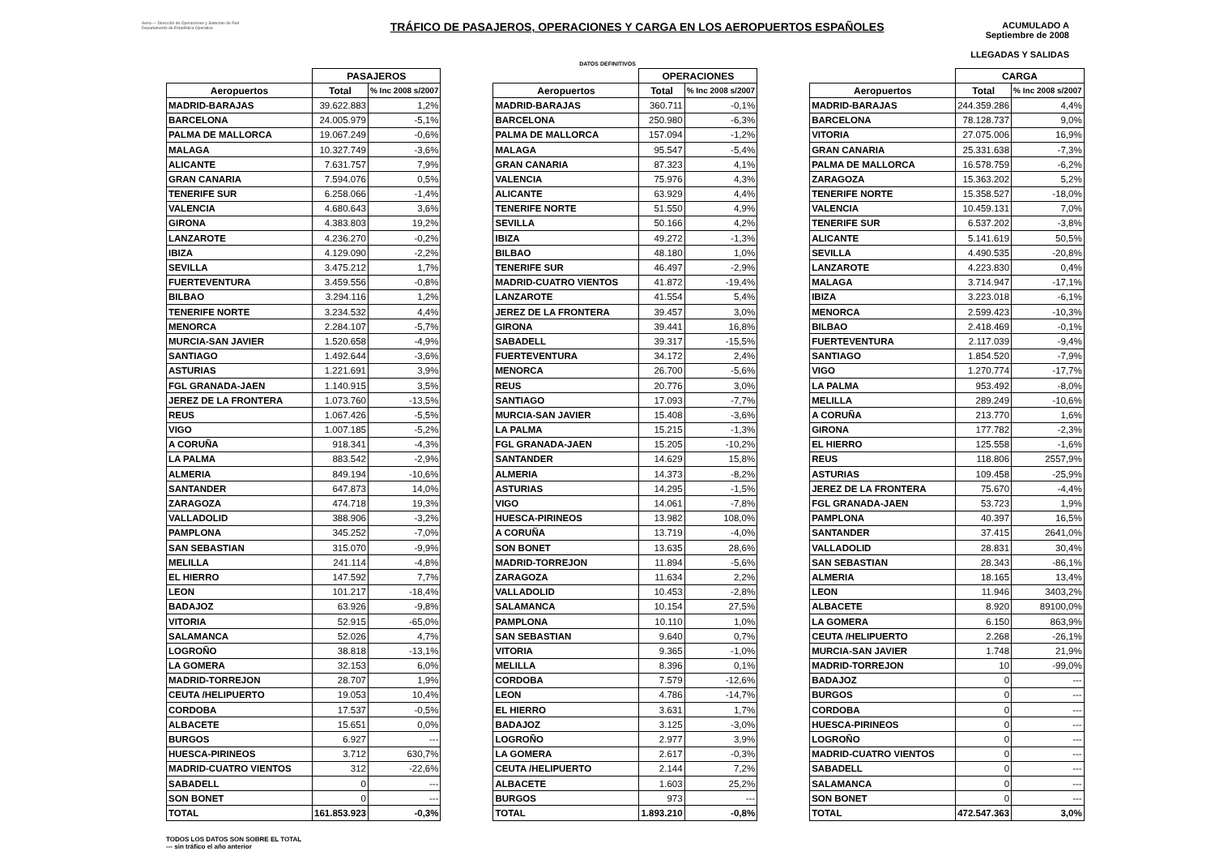Aena — Dirección de Operaciones y Sistemas de Red
Departamento de Estadística Operativa
TRÁFICO DE PASAJEROS, OPERACIONES Y CARGA EN LOS AEROPUERTOS ESPAÑOLES
ACUMULADO A
Septiembre de 2008
LLEGADAS Y SALIDAS
DATOS DEFINITIVOS
| | PASAJEROS | |
| Aeropuertos | Total | % Inc 2008 s/2007 |
| MADRID-BARAJAS | 39.622.883 | 1,2% |
| BARCELONA | 24.005.979 | -5,1% |
| PALMA DE MALLORCA | 19.067.249 | -0,6% |
| MALAGA | 10.327.749 | -3,6% |
| ALICANTE | 7.631.757 | 7,9% |
| GRAN CANARIA | 7.594.076 | 0,5% |
| TENERIFE SUR | 6.258.066 | -1,4% |
| VALENCIA | 4.680.643 | 3,6% |
| GIRONA | 4.383.803 | 19,2% |
| LANZAROTE | 4.236.270 | -0,2% |
| IBIZA | 4.129.090 | -2,2% |
| SEVILLA | 3.475.212 | 1,7% |
| FUERTEVENTURA | 3.459.556 | -0,8% |
| BILBAO | 3.294.116 | 1,2% |
| TENERIFE NORTE | 3.234.532 | 4,4% |
| MENORCA | 2.284.107 | -5,7% |
| MURCIA-SAN JAVIER | 1.520.658 | -4,9% |
| SANTIAGO | 1.492.644 | -3,6% |
| ASTURIAS | 1.221.691 | 3,9% |
| FGL GRANADA-JAEN | 1.140.915 | 3,5% |
| JEREZ DE LA FRONTERA | 1.073.760 | -13,5% |
| REUS | 1.067.426 | -5,5% |
| VIGO | 1.007.185 | -5,2% |
| A CORUÑA | 918.341 | -4,3% |
| LA PALMA | 883.542 | -2,9% |
| ALMERIA | 849.194 | -10,6% |
| SANTANDER | 647.873 | 14,0% |
| ZARAGOZA | 474.718 | 19,3% |
| VALLADOLID | 388.906 | -3,2% |
| PAMPLONA | 345.252 | -7,0% |
| SAN SEBASTIAN | 315.070 | -9,9% |
| MELILLA | 241.114 | -4,8% |
| EL HIERRO | 147.592 | 7,7% |
| LEON | 101.217 | -18,4% |
| BADAJOZ | 63.926 | -9,8% |
| VITORIA | 52.915 | -65,0% |
| SALAMANCA | 52.026 | 4,7% |
| LOGROÑO | 38.818 | -13,1% |
| LA GOMERA | 32.153 | 6,0% |
| MADRID-TORREJON | 28.707 | 1,9% |
| CEUTA /HELIPUERTO | 19.053 | 10,4% |
| CORDOBA | 17.537 | -0,5% |
| ALBACETE | 15.651 | 0,0% |
| BURGOS | 6.927 | --- |
| HUESCA-PIRINEOS | 3.712 | 630,7% |
| MADRID-CUATRO VIENTOS | 312 | -22,6% |
| SABADELL | 0 | --- |
| SON BONET | 0 | --- |
| TOTAL | 161.853.923 | -0,3% |
| | OPERACIONES | |
| Aeropuertos | Total | % Inc 2008 s/2007 |
| MADRID-BARAJAS | 360.711 | -0,1% |
| BARCELONA | 250.980 | -6,3% |
| PALMA DE MALLORCA | 157.094 | -1,2% |
| MALAGA | 95.547 | -5,4% |
| GRAN CANARIA | 87.323 | 4,1% |
| VALENCIA | 75.976 | 4,3% |
| ALICANTE | 63.929 | 4,4% |
| TENERIFE NORTE | 51.550 | 4,9% |
| SEVILLA | 50.166 | 4,2% |
| IBIZA | 49.272 | -1,3% |
| BILBAO | 48.180 | 1,0% |
| TENERIFE SUR | 46.497 | -2,9% |
| MADRID-CUATRO VIENTOS | 41.872 | -19,4% |
| LANZAROTE | 41.554 | 5,4% |
| JEREZ DE LA FRONTERA | 39.457 | 3,0% |
| GIRONA | 39.441 | 16,8% |
| SABADELL | 39.317 | -15,5% |
| FUERTEVENTURA | 34.172 | 2,4% |
| MENORCA | 26.700 | -5,6% |
| REUS | 20.776 | 3,0% |
| SANTIAGO | 17.093 | -7,7% |
| MURCIA-SAN JAVIER | 15.408 | -3,6% |
| LA PALMA | 15.215 | -1,3% |
| FGL GRANADA-JAEN | 15.205 | -10,2% |
| SANTANDER | 14.629 | 15,8% |
| ALMERIA | 14.373 | -8,2% |
| ASTURIAS | 14.295 | -1,5% |
| VIGO | 14.061 | -7,8% |
| HUESCA-PIRINEOS | 13.982 | 108,0% |
| A CORUÑA | 13.719 | -4,0% |
| SON BONET | 13.635 | 28,6% |
| MADRID-TORREJON | 11.894 | -5,6% |
| ZARAGOZA | 11.634 | 2,2% |
| VALLADOLID | 10.453 | -2,8% |
| SALAMANCA | 10.154 | 27,5% |
| PAMPLONA | 10.110 | 1,0% |
| SAN SEBASTIAN | 9.640 | 0,7% |
| VITORIA | 9.365 | -1,0% |
| MELILLA | 8.396 | 0,1% |
| CORDOBA | 7.579 | -12,6% |
| LEON | 4.786 | -14,7% |
| EL HIERRO | 3.631 | 1,7% |
| BADAJOZ | 3.125 | -3,0% |
| LOGROÑO | 2.977 | 3,9% |
| LA GOMERA | 2.617 | -0,3% |
| CEUTA /HELIPUERTO | 2.144 | 7,2% |
| ALBACETE | 1.603 | 25,2% |
| BURGOS | 973 | --- |
| TOTAL | 1.893.210 | -0,8% |
| | CARGA | |
| Aeropuertos | Total | % Inc 2008 s/2007 |
| MADRID-BARAJAS | 244.359.286 | 4,4% |
| BARCELONA | 78.128.737 | 9,0% |
| VITORIA | 27.075.006 | 16,9% |
| GRAN CANARIA | 25.331.638 | -7,3% |
| PALMA DE MALLORCA | 16.578.759 | -6,2% |
| ZARAGOZA | 15.363.202 | 5,2% |
| TENERIFE NORTE | 15.358.527 | -18,0% |
| VALENCIA | 10.459.131 | 7,0% |
| TENERIFE SUR | 6.537.202 | -3,8% |
| ALICANTE | 5.141.619 | 50,5% |
| SEVILLA | 4.490.535 | -20,8% |
| LANZAROTE | 4.223.830 | 0,4% |
| MALAGA | 3.714.947 | -17,1% |
| IBIZA | 3.223.018 | -6,1% |
| MENORCA | 2.599.423 | -10,3% |
| BILBAO | 2.418.469 | -0,1% |
| FUERTEVENTURA | 2.117.039 | -9,4% |
| SANTIAGO | 1.854.520 | -7,9% |
| VIGO | 1.270.774 | -17,7% |
| LA PALMA | 953.492 | -8,0% |
| MELILLA | 289.249 | -10,6% |
| A CORUÑA | 213.770 | 1,6% |
| GIRONA | 177.782 | -2,3% |
| EL HIERRO | 125.558 | -1,6% |
| REUS | 118.806 | 2557,9% |
| ASTURIAS | 109.458 | -25,9% |
| JEREZ DE LA FRONTERA | 75.670 | -4,4% |
| FGL GRANADA-JAEN | 53.723 | 1,9% |
| PAMPLONA | 40.397 | 16,5% |
| SANTANDER | 37.415 | 2641,0% |
| VALLADOLID | 28.831 | 30,4% |
| SAN SEBASTIAN | 28.343 | -86,1% |
| ALMERIA | 18.165 | 13,4% |
| LEON | 11.946 | 3403,2% |
| ALBACETE | 8.920 | 89100,0% |
| LA GOMERA | 6.150 | 863,9% |
| CEUTA /HELIPUERTO | 2.268 | -26,1% |
| MURCIA-SAN JAVIER | 1.748 | 21,9% |
| MADRID-TORREJON | 10 | -99,0% |
| BADAJOZ | 0 | --- |
| BURGOS | 0 | --- |
| CORDOBA | 0 | --- |
| HUESCA-PIRINEOS | 0 | --- |
| LOGROÑO | 0 | --- |
| MADRID-CUATRO VIENTOS | 0 | --- |
| SABADELL | 0 | --- |
| SALAMANCA | 0 | --- |
| SON BONET | 0 | --- |
| TOTAL | 472.547.363 | 3,0% |
TODOS LOS DATOS SON SOBRE EL TOTAL
--- sin tráfico el año anterior